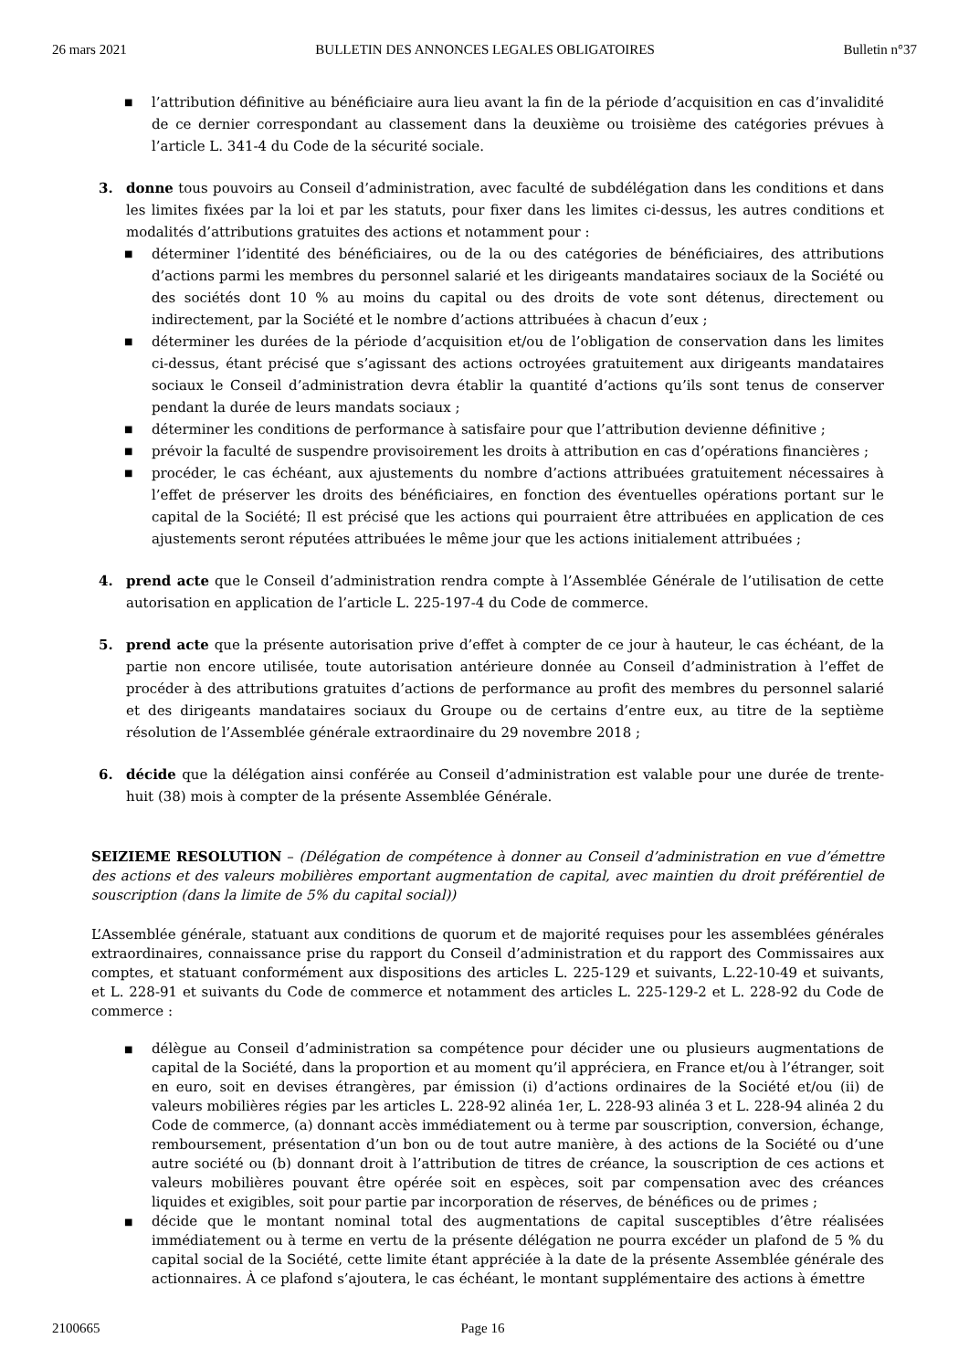26 mars 2021 BULLETIN DES ANNONCES LEGALES OBLIGATOIRES Bulletin n°37
■ l’attribution définitive au bénéficiaire aura lieu avant la fin de la période d’acquisition en cas d’invalidité de ce dernier correspondant au classement dans la deuxième ou troisième des catégories prévues à l’article L. 341-4 du Code de la sécurité sociale.
3. donne tous pouvoirs au Conseil d’administration, avec faculté de subdélégation dans les conditions et dans les limites fixées par la loi et par les statuts, pour fixer dans les limites ci-dessus, les autres conditions et modalités d’attributions gratuites des actions et notamment pour :
■ déterminer l’identité des bénéficiaires, ou de la ou des catégories de bénéficiaires, des attributions d’actions parmi les membres du personnel salarié et les dirigeants mandataires sociaux de la Société ou des sociétés dont 10 % au moins du capital ou des droits de vote sont détenus, directement ou indirectement, par la Société et le nombre d’actions attribuées à chacun d’eux ;
■ déterminer les durées de la période d’acquisition et/ou de l’obligation de conservation dans les limites ci-dessus, étant précisé que s’agissant des actions octroyées gratuitement aux dirigeants mandataires sociaux le Conseil d’administration devra établir la quantité d’actions qu’ils sont tenus de conserver pendant la durée de leurs mandats sociaux ;
■ déterminer les conditions de performance à satisfaire pour que l’attribution devienne définitive ;
■ prévoir la faculté de suspendre provisoirement les droits à attribution en cas d’opérations financières ;
■ procéder, le cas échéant, aux ajustements du nombre d’actions attribuées gratuitement nécessaires à l’effet de préserver les droits des bénéficiaires, en fonction des éventuelles opérations portant sur le capital de la Société; Il est précisé que les actions qui pourraient être attribuées en application de ces ajustements seront réputées attribuées le même jour que les actions initialement attribuées ;
4. prend acte que le Conseil d’administration rendra compte à l’Assemblée Générale de l’utilisation de cette autorisation en application de l’article L. 225-197-4 du Code de commerce.
5. prend acte que la présente autorisation prive d’effet à compter de ce jour à hauteur, le cas échéant, de la partie non encore utilisée, toute autorisation antérieure donnée au Conseil d’administration à l’effet de procéder à des attributions gratuites d’actions de performance au profit des membres du personnel salarié et des dirigeants mandataires sociaux du Groupe ou de certains d’entre eux, au titre de la septième résolution de l’Assemblée générale extraordinaire du 29 novembre 2018 ;
6. décide que la délégation ainsi conférée au Conseil d’administration est valable pour une durée de trente-huit (38) mois à compter de la présente Assemblée Générale.
SEIZIEME RESOLUTION – (Délégation de compétence à donner au Conseil d’administration en vue d’émettre des actions et des valeurs mobilières emportant augmentation de capital, avec maintien du droit préférentiel de souscription (dans la limite de 5% du capital social))
L’Assemblée générale, statuant aux conditions de quorum et de majorité requises pour les assemblées générales extraordinaires, connaissance prise du rapport du Conseil d’administration et du rapport des Commissaires aux comptes, et statuant conformément aux dispositions des articles L. 225-129 et suivants, L.22-10-49 et suivants, et L. 228-91 et suivants du Code de commerce et notamment des articles L. 225‑129-2 et L. 228-92 du Code de commerce :
■ délègue au Conseil d’administration sa compétence pour décider une ou plusieurs augmentations de capital de la Société, dans la proportion et au moment qu’il appréciera, en France et/ou à l’étranger, soit en euro, soit en devises étrangères, par émission (i) d’actions ordinaires de la Société et/ou (ii) de valeurs mobilières régies par les articles L. 228-92 alinéa 1er, L. 228‑93 alinéa 3 et L. 228-94 alinéa 2 du Code de commerce, (a) donnant accès immédiatement ou à terme par souscription, conversion, échange, remboursement, présentation d’un bon ou de tout autre manière, à des actions de la Société ou d’une autre société ou (b) donnant droit à l’attribution de titres de créance, la souscription de ces actions et valeurs mobilières pouvant être opérée soit en espèces, soit par compensation avec des créances liquides et exigibles, soit pour partie par incorporation de réserves, de bénéfices ou de primes ;
■ décide que le montant nominal total des augmentations de capital susceptibles d’être réalisées immédiatement ou à terme en vertu de la présente délégation ne pourra excéder un plafond de 5 % du capital social de la Société, cette limite étant appréciée à la date de la présente Assemblée générale des actionnaires. À ce plafond s’ajoutera, le cas échéant, le montant supplémentaire des actions à émettre
2100665 Page 16